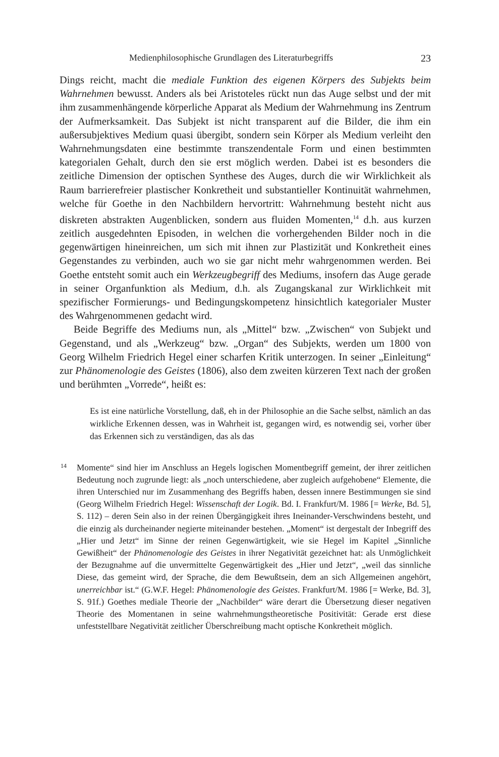Medienphilosophische Grundlagen des Literaturbegriffs 23
Dings reicht, macht die mediale Funktion des eigenen Körpers des Subjekts beim Wahrnehmen bewusst. Anders als bei Aristoteles rückt nun das Auge selbst und der mit ihm zusammenhängende körperliche Apparat als Medium der Wahrnehmung ins Zentrum der Aufmerksamkeit. Das Subjekt ist nicht transparent auf die Bilder, die ihm ein außersubjektives Medium quasi übergibt, sondern sein Körper als Medium verleiht den Wahrnehmungsdaten eine bestimmte transzendentale Form und einen bestimmten kategorialen Gehalt, durch den sie erst möglich werden. Dabei ist es besonders die zeitliche Dimension der optischen Synthese des Auges, durch die wir Wirklichkeit als Raum barrierefreier plastischer Konkretheit und substantieller Kontinuität wahrnehmen, welche für Goethe in den Nachbildern hervortritt: Wahrnehmung besteht nicht aus diskreten abstrakten Augenblicken, sondern aus fluiden Momenten,<sup>14</sup> d.h. aus kurzen zeitlich ausgedehnten Episoden, in welchen die vorhergehenden Bilder noch in die gegenwärtigen hineinreichen, um sich mit ihnen zur Plastizität und Konkretheit eines Gegenstandes zu verbinden, auch wo sie gar nicht mehr wahrgenommen werden. Bei Goethe entsteht somit auch ein Werkzeugbegriff des Mediums, insofern das Auge gerade in seiner Organfunktion als Medium, d.h. als Zugangskanal zur Wirklichkeit mit spezifischer Formierungs- und Bedingungskompetenz hinsichtlich kategorialer Muster des Wahrgenommenen gedacht wird.
Beide Begriffe des Mediums nun, als „Mittel“ bzw. „Zwischen“ von Subjekt und Gegenstand, und als „Werkzeug“ bzw. „Organ“ des Subjekts, werden um 1800 von Georg Wilhelm Friedrich Hegel einer scharfen Kritik unterzogen. In seiner „Einleitung“ zur Phänomenologie des Geistes (1806), also dem zweiten kürzeren Text nach der großen und berühmten „Vorrede“, heißt es:
Es ist eine natürliche Vorstellung, daß, eh in der Philosophie an die Sache selbst, nämlich an das wirkliche Erkennen dessen, was in Wahrheit ist, gegangen wird, es notwendig sei, vorher über das Erkennen sich zu verständigen, das als das
14
Momente“ sind hier im Anschluss an Hegels logischen Momentbegriff gemeint, der ihrer zeitlichen Bedeutung noch zugrunde liegt: als „noch unterschiedene, aber zugleich aufgehobene“ Elemente, die ihren Unterschied nur im Zusammenhang des Begriffs haben, dessen innere Bestimmungen sie sind (Georg Wilhelm Friedrich Hegel: Wissenschaft der Logik. Bd. I. Frankfurt/M. 1986 [= Werke, Bd. 5], S. 112) – deren Sein also in der reinen Übergängigkeit ihres Ineinander-Verschwindens besteht, und die einzig als durcheinander negierte miteinander bestehen. „Moment“ ist dergestalt der Inbegriff des „Hier und Jetzt“ im Sinne der reinen Gegenwärtigkeit, wie sie Hegel im Kapitel „Sinnliche Gewißheit“ der Phänomenologie des Geistes in ihrer Negativität gezeichnet hat: als Unmöglichkeit der Bezugnahme auf die unvermittelte Gegenwärtigkeit des „Hier und Jetzt“, „weil das sinnliche Diese, das gemeint wird, der Sprache, die dem Bewußtsein, dem an sich Allgemeinen angehört, unerreichbar ist.“ (G.W.F. Hegel: Phänomenologie des Geistes. Frankfurt/M. 1986 [= Werke, Bd. 3], S. 91f.) Goethes mediale Theorie der „Nachbilder“ wäre derart die Übersetzung dieser negativen Theorie des Momentanen in seine wahrnehmungstheoretische Positivität: Gerade erst diese unfeststellbare Negativität zeitlicher Überschreibung macht optische Konkretheit möglich.